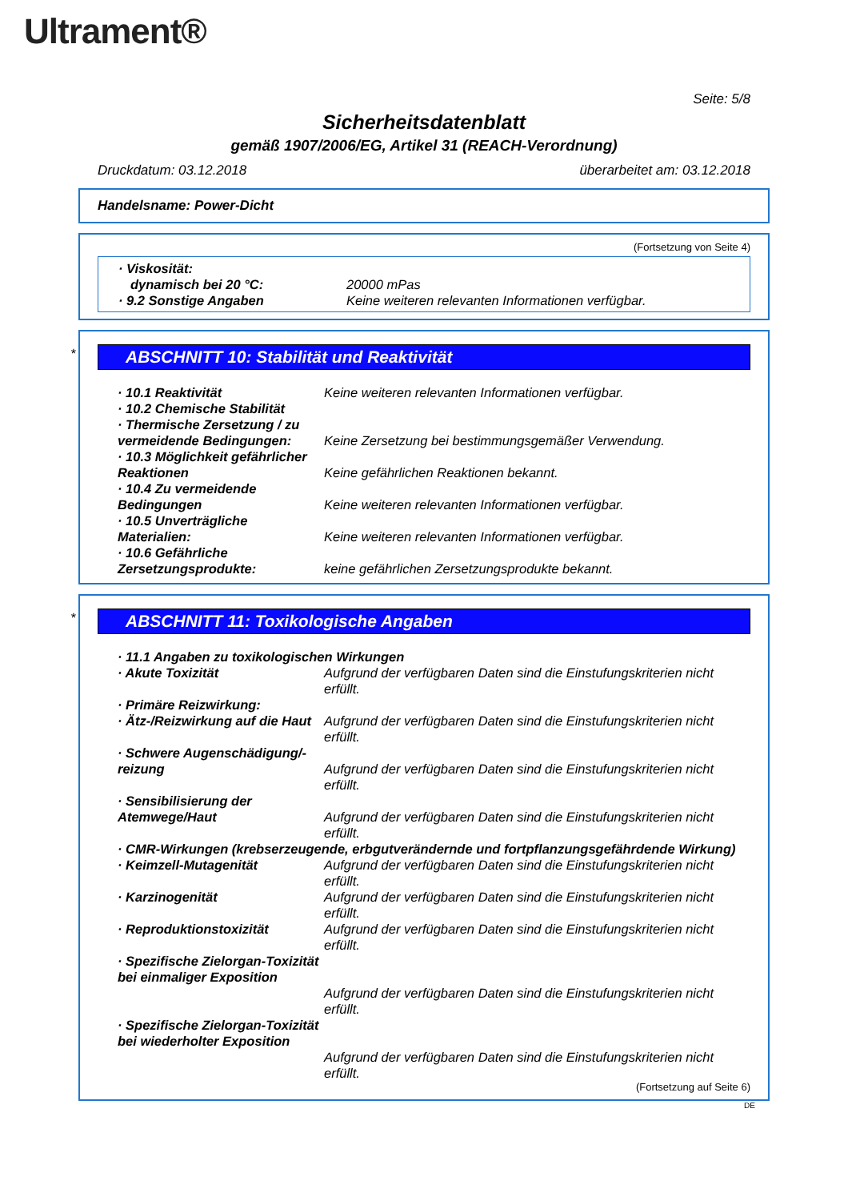Ultrament®
Seite: 5/8
Sicherheitsdatenblatt
gemäß 1907/2006/EG, Artikel 31 (REACH-Verordnung)
Druckdatum: 03.12.2018 überarbeitet am: 03.12.2018
Handelsname: Power-Dicht
(Fortsetzung von Seite 4)
· Viskosität:
dynamisch bei 20 °C: 20000 mPas
· 9.2 Sonstige Angaben Keine weiteren relevanten Informationen verfügbar.
*
ABSCHNITT 10: Stabilität und Reaktivität
· 10.1 Reaktivität Keine weiteren relevanten Informationen verfügbar.
· 10.2 Chemische Stabilität
· Thermische Zersetzung / zu vermeidende Bedingungen:
Keine Zersetzung bei bestimmungsgemäßer Verwendung.
· 10.3 Möglichkeit gefährlicher Reaktionen
Keine gefährlichen Reaktionen bekannt.
· 10.4 Zu vermeidende Bedingungen
Keine weiteren relevanten Informationen verfügbar.
· 10.5 Unverträgliche Materialien:
Keine weiteren relevanten Informationen verfügbar.
· 10.6 Gefährliche Zersetzungsprodukte:
keine gefährlichen Zersetzungsprodukte bekannt.
*
ABSCHNITT 11: Toxikologische Angaben
· 11.1 Angaben zu toxikologischen Wirkungen
· Akute Toxizität Aufgrund der verfügbaren Daten sind die Einstufungskriterien nicht erfüllt.
· Primäre Reizwirkung:
· Ätz-/Reizwirkung auf die Haut Aufgrund der verfügbaren Daten sind die Einstufungskriterien nicht erfüllt.
· Schwere Augenschädigung/-reizung
Aufgrund der verfügbaren Daten sind die Einstufungskriterien nicht erfüllt.
· Sensibilisierung der Atemwege/Haut
Aufgrund der verfügbaren Daten sind die Einstufungskriterien nicht erfüllt.
· CMR-Wirkungen (krebserzeugende, erbgutverändernde und fortpflanzungsgefährdende Wirkung)
· Keimzell-Mutagenität Aufgrund der verfügbaren Daten sind die Einstufungskriterien nicht erfüllt.
· Karzinogenität Aufgrund der verfügbaren Daten sind die Einstufungskriterien nicht erfüllt.
· Reproduktionstoxizität Aufgrund der verfügbaren Daten sind die Einstufungskriterien nicht erfüllt.
· Spezifische Zielorgan-Toxizität bei einmaliger Exposition
Aufgrund der verfügbaren Daten sind die Einstufungskriterien nicht erfüllt.
· Spezifische Zielorgan-Toxizität bei wiederholter Exposition
Aufgrund der verfügbaren Daten sind die Einstufungskriterien nicht erfüllt.
(Fortsetzung auf Seite 6)
DE